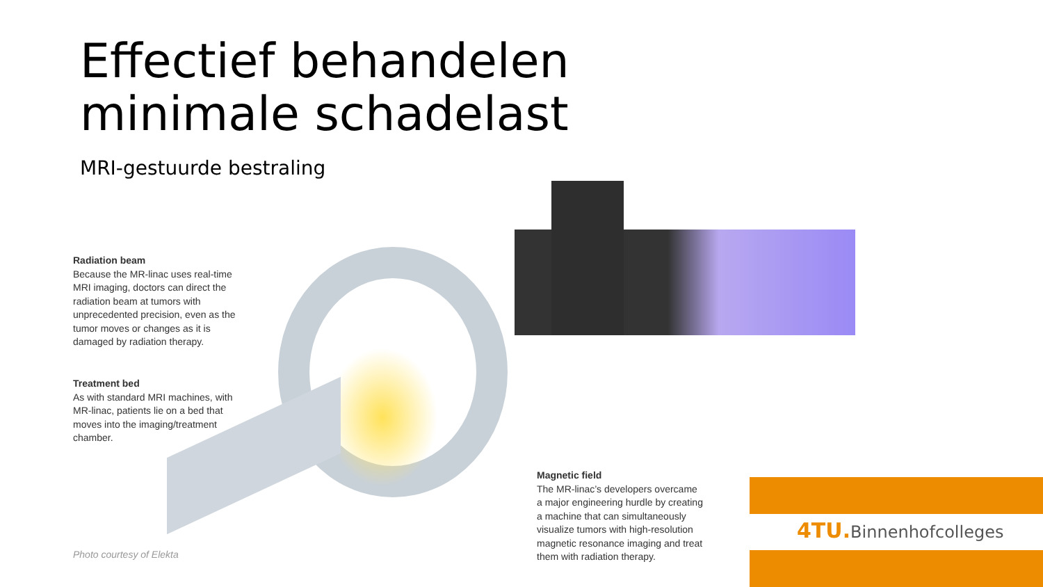Effectief behandelen
minimale schadelast
MRI-gestuurde bestraling
Radiation beam
Because the MR-linac uses real-time MRI imaging, doctors can direct the radiation beam at tumors with unprecedented precision, even as the tumor moves or changes as it is damaged by radiation therapy.
Treatment bed
As with standard MRI machines, with MR-linac, patients lie on a bed that moves into the imaging/treatment chamber.
Magnetic field
The MR-linac’s developers overcame a major engineering hurdle by creating a machine that can simultaneously visualize tumors with high-resolution magnetic resonance imaging and treat them with radiation therapy.
Photo courtesy of Elekta
4TU. Binnenhofcolleges